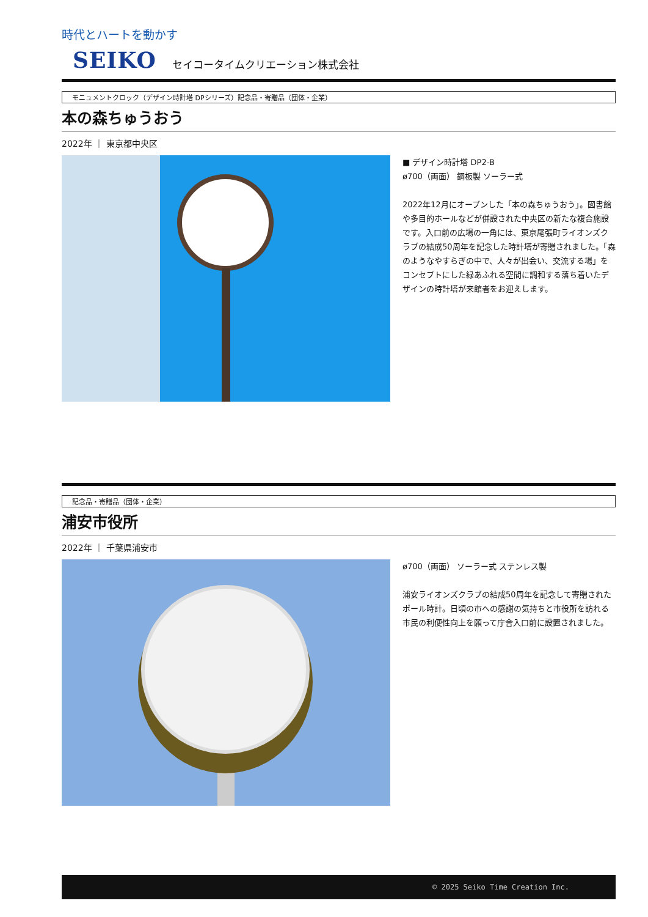時代とハートを動かす
SEIKO セイコータイムクリエーション株式会社
モニュメントクロック（デザイン時計塔 DPシリーズ）記念品・寄贈品（団体・企業）
本の森ちゅうおう
2022年 ｜ 東京都中央区
■ デザイン時計塔 DP2-B
ø700（両面） 鋼板製 ソーラー式
2022年12月にオープンした「本の森ちゅうおう」。図書館や多目的ホールなどが併設された中央区の新たな複合施設です。入口前の広場の一角には、東京尾張町ライオンズクラブの結成50周年を記念した時計塔が寄贈されました。「森のようなやすらぎの中で、人々が出会い、交流する場」をコンセプトにした緑あふれる空間に調和する落ち着いたデザインの時計塔が来館者をお迎えします。
記念品・寄贈品（団体・企業）
浦安市役所
2022年 ｜ 千葉県浦安市
ø700（両面） ソーラー式 ステンレス製
浦安ライオンズクラブの結成50周年を記念して寄贈されたポール時計。日頃の市への感謝の気持ちと市役所を訪れる市民の利便性向上を願って庁舎入口前に設置されました。
© 2025 Seiko Time Creation Inc.